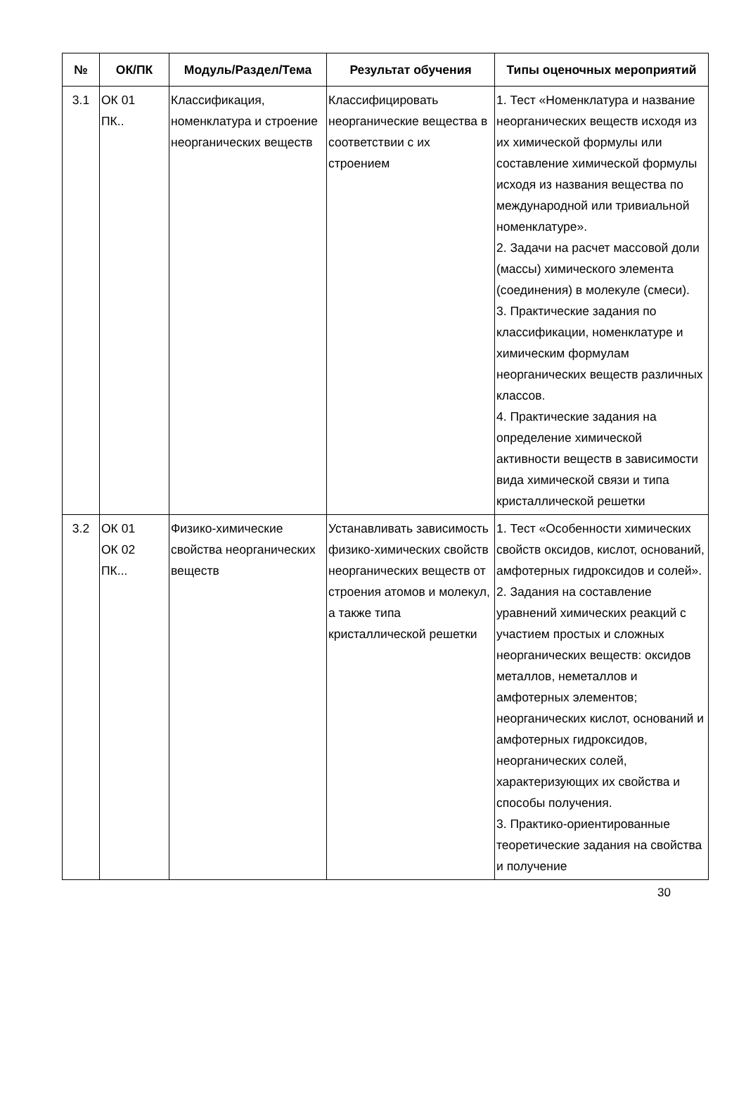| № | ОК/ПК | Модуль/Раздел/Тема | Результат обучения | Типы оценочных мероприятий |
| --- | --- | --- | --- | --- |
| 3.1 | ОК 01 ПК.. | Классификация, номенклатура и строение неорганических веществ | Классифицировать неорганические вещества в соответствии с их строением | 1. Тест «Номенклатура и название неорганических веществ исходя из их химической формулы или составление химической формулы исходя из названия вещества по международной или тривиальной номенклатуре». 2. Задачи на расчет массовой доли (массы) химического элемента (соединения) в молекуле (смеси). 3. Практические задания по классификации, номенклатуре и химическим формулам неорганических веществ различных классов. 4. Практические задания на определение химической активности веществ в зависимости вида химической связи и типа кристаллической решетки |
| 3.2 | ОК 01 ОК 02 ПК... | Физико-химические свойства неорганических веществ | Устанавливать зависимость физико-химических свойств неорганических веществ от строения атомов и молекул, а также типа кристаллической решетки | 1. Тест «Особенности химических свойств оксидов, кислот, оснований, амфотерных гидроксидов и солей». 2. Задания на составление уравнений химических реакций с участием простых и сложных неорганических веществ: оксидов металлов, неметаллов и амфотерных элементов; неорганических кислот, оснований и амфотерных гидроксидов, неорганических солей, характеризующих их свойства и способы получения. 3. Практико-ориентированные теоретические задания на свойства и получение |
30